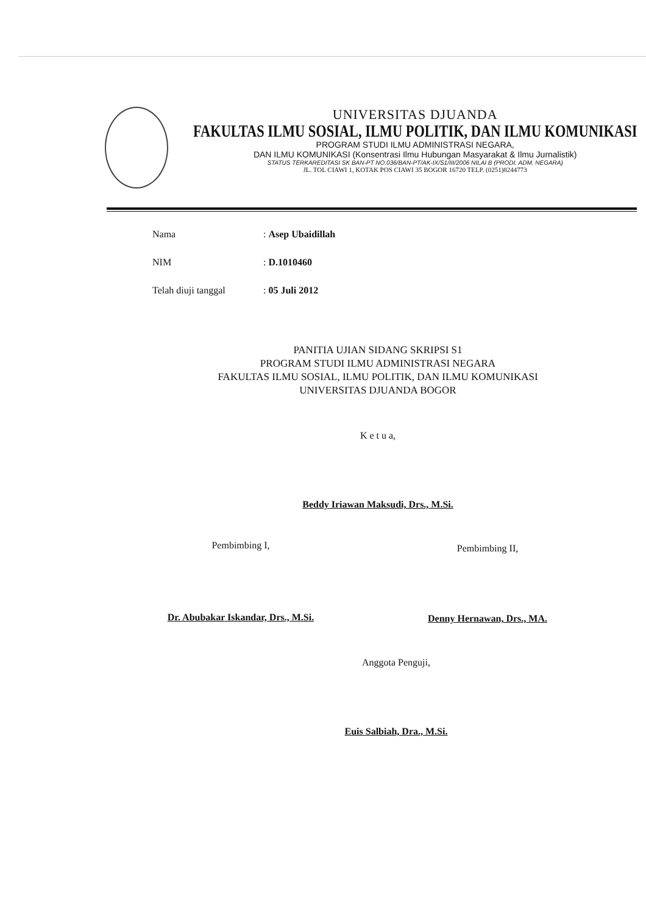UNIVERSITAS DJUANDA
FAKULTAS ILMU SOSIAL, ILMU POLITIK, DAN ILMU KOMUNIKASI
PROGRAM STUDI ILMU ADMINISTRASI NEGARA,
DAN ILMU KOMUNIKASI (Konsentrasi Ilmu Hubungan Masyarakat & Ilmu Jurnalistik)
STATUS TERKAREDITASI SK BAN-PT NO.036/BAN-PT/AK-IX/S1/III/2006 NILAI B (PRODI. ADM. NEGARA)
JL. TOL CIAWI 1, KOTAK POS CIAWI 35 BOGOR 16720 TELP. (0251)8244773
Nama: Asep Ubaidillah
NIM: D.1010460
Telah diuji tanggal: 05 Juli 2012
PANITIA UJIAN SIDANG SKRIPSI S1
PROGRAM STUDI ILMU ADMINISTRASI NEGARA
FAKULTAS ILMU SOSIAL, ILMU POLITIK, DAN ILMU KOMUNIKASI
UNIVERSITAS DJUANDA BOGOR
K e t u a,
Beddy Iriawan Maksudi, Drs., M.Si.
Pembimbing I,
Dr. Abubakar Iskandar, Drs., M.Si.
Pembimbing II,
Denny Hernawan, Drs., MA.
Anggota Penguji,
Euis Salbiah, Dra., M.Si.